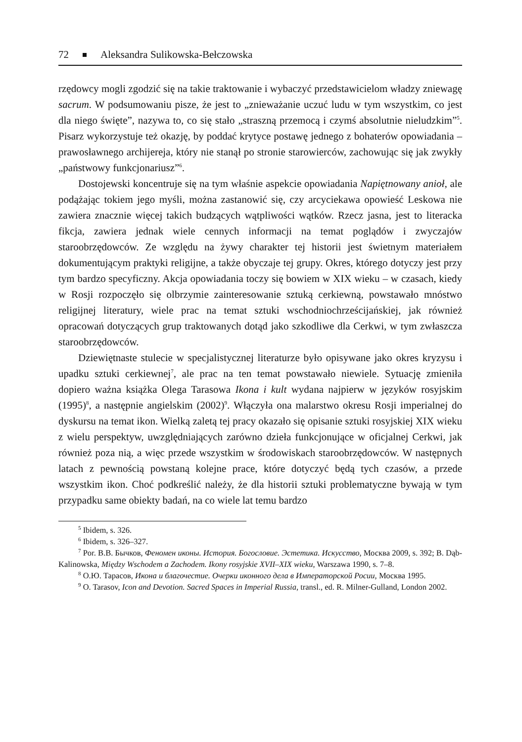72 Aleksandra Sulikowska-Bełczowska
rzędowcy mogli zgodzić się na takie traktowanie i wybaczyć przedstawicielom władzy zniewagę sacrum. W podsumowaniu pisze, że jest to „znieważanie uczuć ludu w tym wszystkim, co jest dla niego święte”, nazywa to, co się stało „straszną przemocą i czymś absolutnie nieludzkim”<sup>5</sup>. Pisarz wykorzystuje też okazję, by poddać krytyce postawę jednego z bohaterów opowiadania – prawosławnego archijereja, który nie stanął po stronie starowierców, zachowując się jak zwykły „państwowy funkcjonariusz”<sup>6</sup>.
Dostojewski koncentruje się na tym właśnie aspekcie opowiadania Napiętnowany anioł, ale podążając tokiem jego myśli, można zastanowić się, czy arcyciekawa opowieść Leskowa nie zawiera znacznie więcej takich budzących wątpliwości wątków. Rzecz jasna, jest to literacka fikcja, zawiera jednak wiele cennych informacji na temat poglądów i zwyczajów staroobrzędowców. Ze względu na żywy charakter tej historii jest świetnym materiałem dokumentującym praktyki religijne, a także obyczaje tej grupy. Okres, którego dotyczy jest przy tym bardzo specyficzny. Akcja opowiadania toczy się bowiem w XIX wieku – w czasach, kiedy w Rosji rozpoczęło się olbrzymie zainteresowanie sztuką cerkiewną, powstawało mnóstwo religijnej literatury, wiele prac na temat sztuki wschodniochrześcijańskiej, jak również opracowań dotyczących grup traktowanych dotąd jako szkodliwe dla Cerkwi, w tym zwłaszcza staroobrzędowców.
Dziewiętnaste stulecie w specjalistycznej literaturze było opisywane jako okres kryzysu i upadku sztuki cerkiewnej<sup>7</sup>, ale prac na ten temat powstawało niewiele. Sytuację zmieniła dopiero ważna książka Olega Tarasowa Ikona i kult wydana najpierw w języków rosyjskim (1995)<sup>8</sup>, a następnie angielskim (2002)<sup>9</sup>. Włączyła ona malarstwo okresu Rosji imperialnej do dyskursu na temat ikon. Wielką zaletą tej pracy okazało się opisanie sztuki rosyjskiej XIX wieku z wielu perspektyw, uwzględniających zarówno dzieła funkcjonujące w oficjalnej Cerkwi, jak również poza nią, a więc przede wszystkim w środowiskach staroobrzędowców. W następnych latach z pewnością powstaną kolejne prace, które dotyczyć będą tych czasów, a przede wszystkim ikon. Choć podkreślić należy, że dla historii sztuki problematyczne bywają w tym przypadku same obiekty badań, na co wiele lat temu bardzo
<sup>5</sup> Ibidem, s. 326.
<sup>6</sup> Ibidem, s. 326–327.
<sup>7</sup> Por. В.В. Бычков, Феномен иконы. История. Богословие. Эстетика. Искусство, Москва 2009, s. 392; B. Dąb-Kalinowska, Między Wschodem a Zachodem. Ikony rosyjskie XVII–XIX wieku, Warszawa 1990, s. 7–8.
<sup>8</sup> О.Ю. Тарасов, Икона и благочестие. Очерки иконного дела в Императорской Росии, Москва 1995.
<sup>9</sup> O. Tarasov, Icon and Devotion. Sacred Spaces in Imperial Russia, transl., ed. R. Milner-Gulland, London 2002.